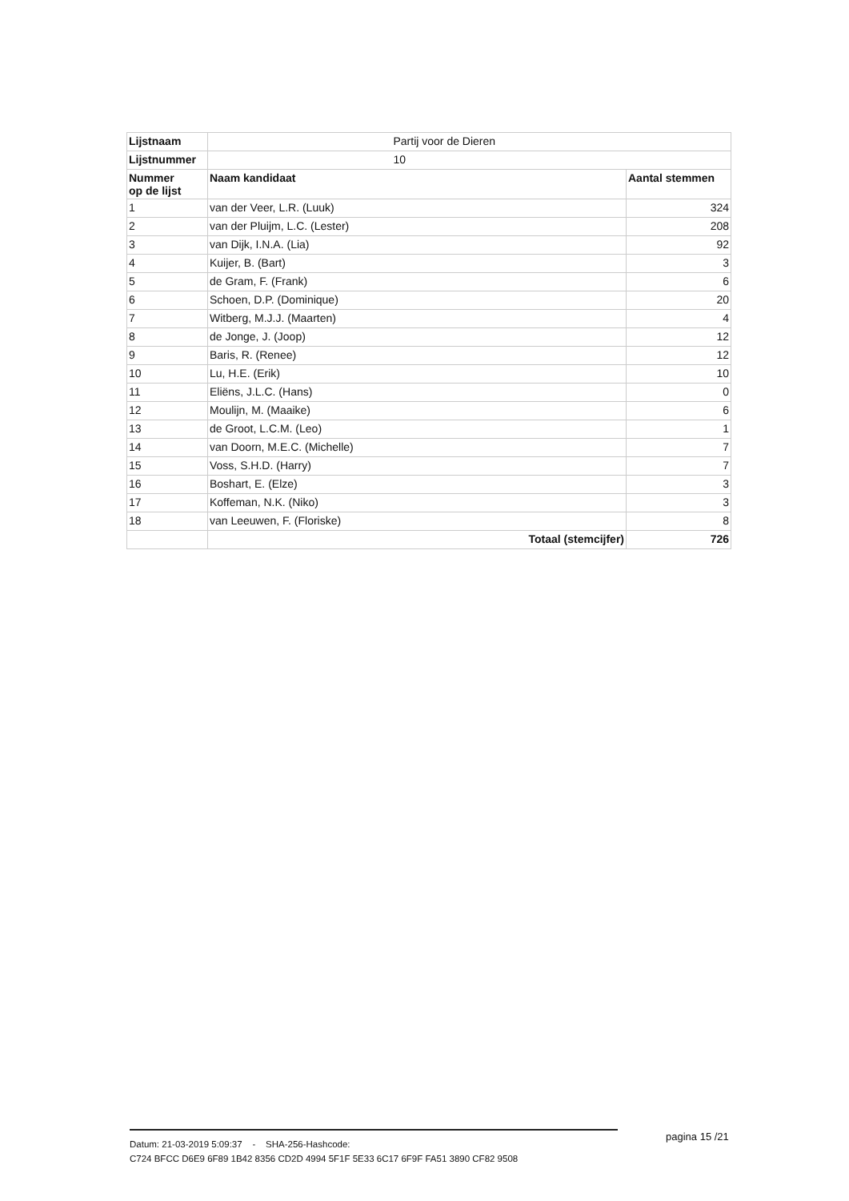| Lijstnaam | Partij voor de Dieren | |
| Lijstnummer | 10 | |
| Nummer op de lijst | Naam kandidaat | Aantal stemmen |
| 1 | van der Veer, L.R. (Luuk) | 324 |
| 2 | van der Pluijm, L.C. (Lester) | 208 |
| 3 | van Dijk, I.N.A. (Lia) | 92 |
| 4 | Kuijer, B. (Bart) | 3 |
| 5 | de Gram, F. (Frank) | 6 |
| 6 | Schoen, D.P. (Dominique) | 20 |
| 7 | Witberg, M.J.J. (Maarten) | 4 |
| 8 | de Jonge, J. (Joop) | 12 |
| 9 | Baris, R. (Renee) | 12 |
| 10 | Lu, H.E. (Erik) | 10 |
| 11 | Eliëns, J.L.C. (Hans) | 0 |
| 12 | Moulijn, M. (Maaike) | 6 |
| 13 | de Groot, L.C.M. (Leo) | 1 |
| 14 | van Doorn, M.E.C. (Michelle) | 7 |
| 15 | Voss, S.H.D. (Harry) | 7 |
| 16 | Boshart, E. (Elze) | 3 |
| 17 | Koffeman, N.K. (Niko) | 3 |
| 18 | van Leeuwen, F. (Floriske) | 8 |
| | Totaal (stemcijfer) | 726 |
Datum: 21-03-2019 5:09:37 - SHA-256-Hashcode:
C724 BFCC D6E9 6F89 1B42 8356 CD2D 4994 5F1F 5E33 6C17 6F9F FA51 3890 CF82 9508
pagina 15 /21